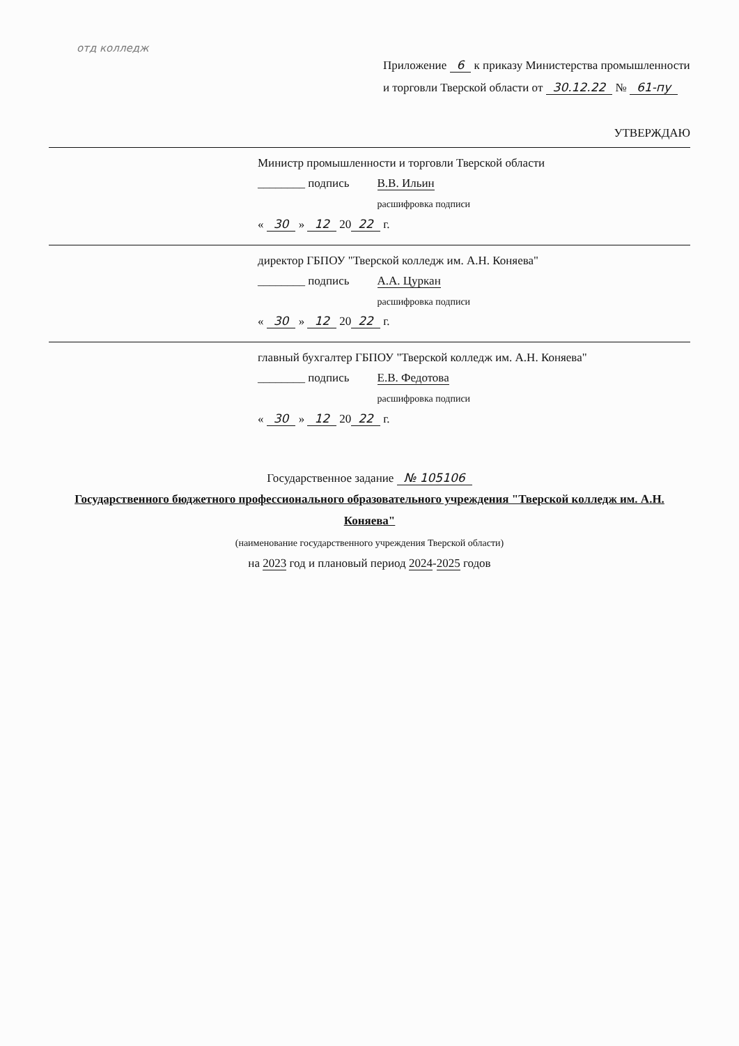отд колледж
Приложение 6 к приказу Министерства промышленности
и торговли Тверской области от 30.12.22 № 61-пу
УТВЕРЖДАЮ
Министр промышленности и торговли Тверской области
________ подпись В.В. Ильин
расшифровка подписи
« 30 » 12 20 22 г.
директор ГБПОУ "Тверской колледж им. А.Н. Коняева"
________ подпись А.А. Цуркан
расшифровка подписи
« 30 » 12 20 22 г.
главный бухгалтер ГБПОУ "Тверской колледж им. А.Н. Коняева"
________ подпись Е.В. Федотова
расшифровка подписи
« 30 » 12 20 22 г.
Государственное задание № 105106
Государственного бюджетного профессионального образовательного учреждения "Тверской колледж им. А.Н. Коняева"
(наименование государственного учреждения Тверской области)
на 2023 год и плановый период 2024-2025 годов